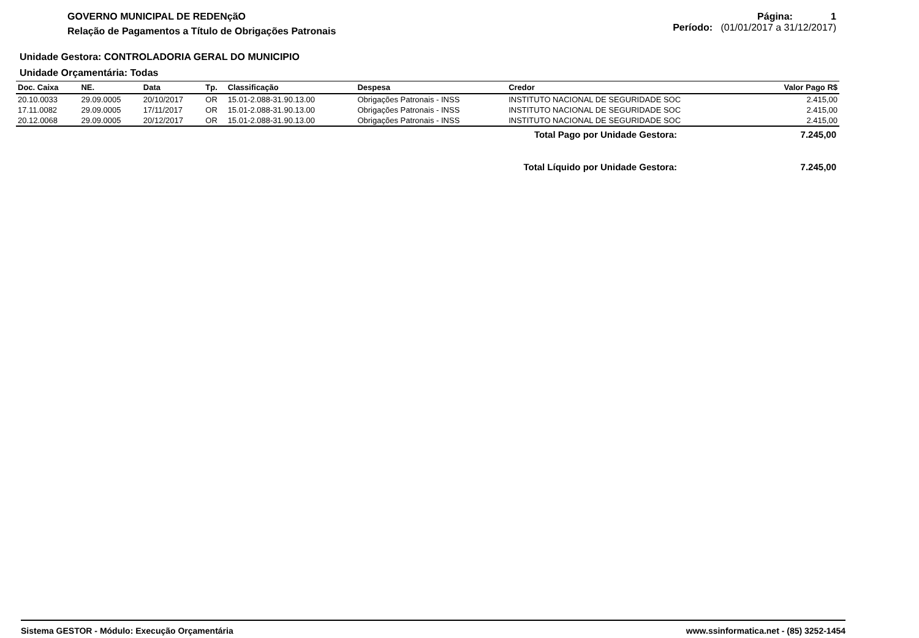GOVERNO MUNICIPAL DE REDENçãO
Relação de Pagamentos a Título de Obrigações Patronais
Página: 1
Período: (01/01/2017 a 31/12/2017)
Unidade Gestora: CONTROLADORIA GERAL DO MUNICIPIO
Unidade Orçamentária: Todas
| Doc. Caixa | NE. | Data | Tp. | Classificação | Despesa | Credor | Valor Pago R$ |
| --- | --- | --- | --- | --- | --- | --- | --- |
| 20.10.0033 | 29.09.0005 | 20/10/2017 | OR | 15.01-2.088-31.90.13.00 | Obrigações Patronais - INSS | INSTITUTO NACIONAL DE SEGURIDADE SOC | 2.415,00 |
| 17.11.0082 | 29.09.0005 | 17/11/2017 | OR | 15.01-2.088-31.90.13.00 | Obrigações Patronais - INSS | INSTITUTO NACIONAL DE SEGURIDADE SOC | 2.415,00 |
| 20.12.0068 | 29.09.0005 | 20/12/2017 | OR | 15.01-2.088-31.90.13.00 | Obrigações Patronais - INSS | INSTITUTO NACIONAL DE SEGURIDADE SOC | 2.415,00 |
Total Pago por Unidade Gestora: 7.245,00
Total Líquido por Unidade Gestora: 7.245,00
Sistema GESTOR - Módulo: Execução Orçamentária www.ssinformatica.net - (85) 3252-1454